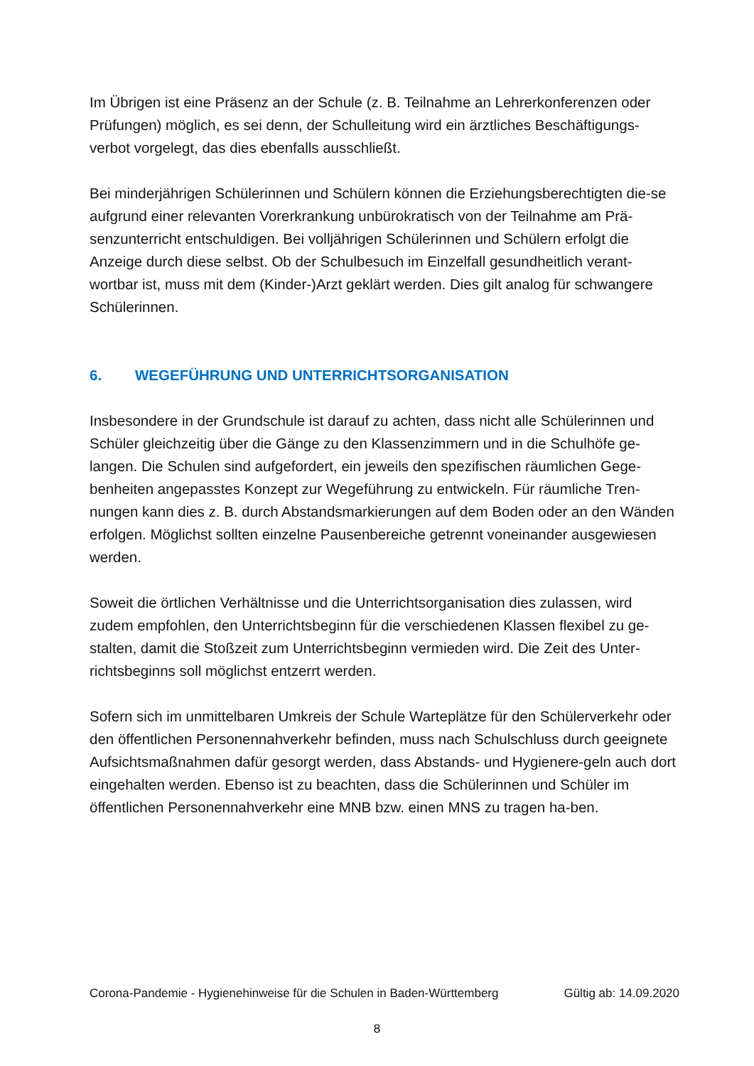Im Übrigen ist eine Präsenz an der Schule (z. B. Teilnahme an Lehrerkonferenzen oder Prüfungen) möglich, es sei denn, der Schulleitung wird ein ärztliches Beschäftigungs-verbot vorgelegt, das dies ebenfalls ausschließt.
Bei minderjährigen Schülerinnen und Schülern können die Erziehungsberechtigten die-se aufgrund einer relevanten Vorerkrankung unbürokratisch von der Teilnahme am Prä-senzunterricht entschuldigen. Bei volljährigen Schülerinnen und Schülern erfolgt die Anzeige durch diese selbst. Ob der Schulbesuch im Einzelfall gesundheitlich verant-wortbar ist, muss mit dem (Kinder-)Arzt geklärt werden. Dies gilt analog für schwangere Schülerinnen.
6. WEGEFÜHRUNG UND UNTERRICHTSORGANISATION
Insbesondere in der Grundschule ist darauf zu achten, dass nicht alle Schülerinnen und Schüler gleichzeitig über die Gänge zu den Klassenzimmern und in die Schulhöfe ge-langen. Die Schulen sind aufgefordert, ein jeweils den spezifischen räumlichen Gege-benheiten angepasstes Konzept zur Wegeführung zu entwickeln. Für räumliche Tren-nungen kann dies z. B. durch Abstandsmarkierungen auf dem Boden oder an den Wänden erfolgen. Möglichst sollten einzelne Pausenbereiche getrennt voneinander ausgewiesen werden.
Soweit die örtlichen Verhältnisse und die Unterrichtsorganisation dies zulassen, wird zudem empfohlen, den Unterrichtsbeginn für die verschiedenen Klassen flexibel zu ge-stalten, damit die Stoßzeit zum Unterrichtsbeginn vermieden wird. Die Zeit des Unter-richtsbeginns soll möglichst entzerrt werden.
Sofern sich im unmittelbaren Umkreis der Schule Warteplätze für den Schülerverkehr oder den öffentlichen Personennahverkehr befinden, muss nach Schulschluss durch geeignete Aufsichtsmaßnahmen dafür gesorgt werden, dass Abstands- und Hygienere-geln auch dort eingehalten werden. Ebenso ist zu beachten, dass die Schülerinnen und Schüler im öffentlichen Personennahverkehr eine MNB bzw. einen MNS zu tragen ha-ben.
Corona-Pandemie - Hygienehinweise für die Schulen in Baden-Württemberg Gültig ab: 14.09.2020
8